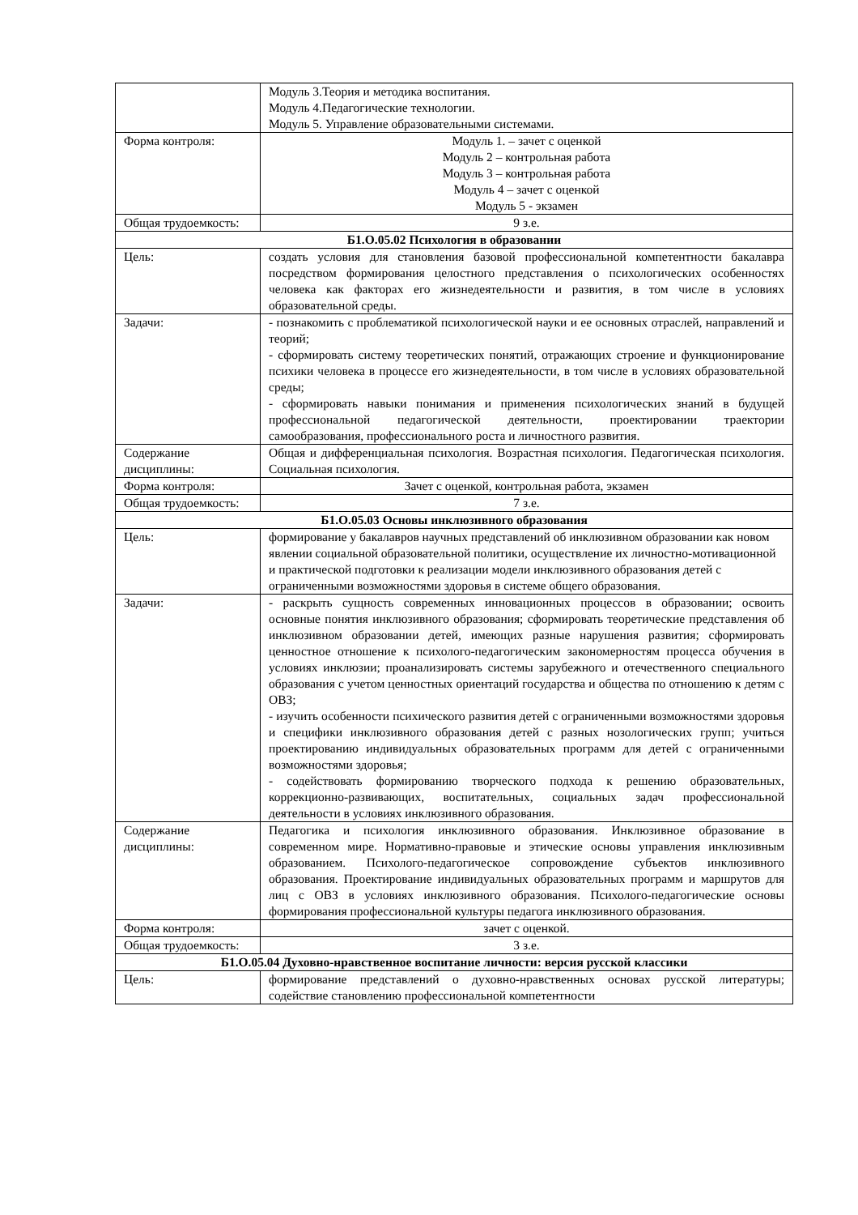| | Модуль 3.Теория и методика воспитания. Модуль 4.Педагогические технологии. Модуль 5. Управление образовательными системами. |
| Форма контроля: | Модуль 1. – зачет с оценкой Модуль 2 – контрольная работа Модуль 3 – контрольная работа Модуль 4 – зачет с оценкой Модуль 5 - экзамен |
| Общая трудоемкость: | 9 з.е. |
| Б1.О.05.02 Психология в образовании | |
| Цель: | создать условия для становления базовой профессиональной компетентности бакалавра посредством формирования целостного представления о психологических особенностях человека как факторах его жизнедеятельности и развития, в том числе в условиях образовательной среды. |
| Задачи: | - познакомить с проблематикой психологической науки и ее основных отраслей, направлений и теорий; - сформировать систему теоретических понятий, отражающих строение и функционирование психики человека в процессе его жизнедеятельности, в том числе в условиях образовательной среды; - сформировать навыки понимания и применения психологических знаний в будущей профессиональной педагогической деятельности, проектировании траектории самообразования, профессионального роста и личностного развития. |
| Содержание дисциплины: | Общая и дифференциальная психология. Возрастная психология. Педагогическая психология. Социальная психология. |
| Форма контроля: | Зачет с оценкой, контрольная работа, экзамен |
| Общая трудоемкость: | 7 з.е. |
| Б1.О.05.03 Основы инклюзивного образования | |
| Цель: | формирование у бакалавров научных представлений об инклюзивном образовании как новом явлении социальной образовательной политики, осуществление их личностно-мотивационной и практической подготовки к реализации модели инклюзивного образования детей с ограниченными возможностями здоровья в системе общего образования. |
| Задачи: | - раскрыть сущность современных инновационных процессов в образовании; освоить основные понятия инклюзивного образования; сформировать теоретические представления об инклюзивном образовании детей, имеющих разные нарушения развития; сформировать ценностное отношение к психолого-педагогическим закономерностям процесса обучения в условиях инклюзии; проанализировать системы зарубежного и отечественного специального образования с учетом ценностных ориентаций государства и общества по отношению к детям с ОВЗ; - изучить особенности психического развития детей с ограниченными возможностями здоровья и специфики инклюзивного образования детей с разных нозологических групп; учиться проектированию индивидуальных образовательных программ для детей с ограниченными возможностями здоровья; - содействовать формированию творческого подхода к решению образовательных, коррекционно-развивающих, воспитательных, социальных задач профессиональной деятельности в условиях инклюзивного образования. |
| Содержание дисциплины: | Педагогика и психология инклюзивного образования. Инклюзивное образование в современном мире. Нормативно-правовые и этические основы управления инклюзивным образованием. Психолого-педагогическое сопровождение субъектов инклюзивного образования. Проектирование индивидуальных образовательных программ и маршрутов для лиц с ОВЗ в условиях инклюзивного образования. Психолого-педагогические основы формирования профессиональной культуры педагога инклюзивного образования. |
| Форма контроля: | зачет с оценкой. |
| Общая трудоемкость: | 3 з.е. |
| Б1.О.05.04 Духовно-нравственное воспитание личности: версия русской классики | |
| Цель: | формирование представлений о духовно-нравственных основах русской литературы; содействие становлению профессиональной компетентности |